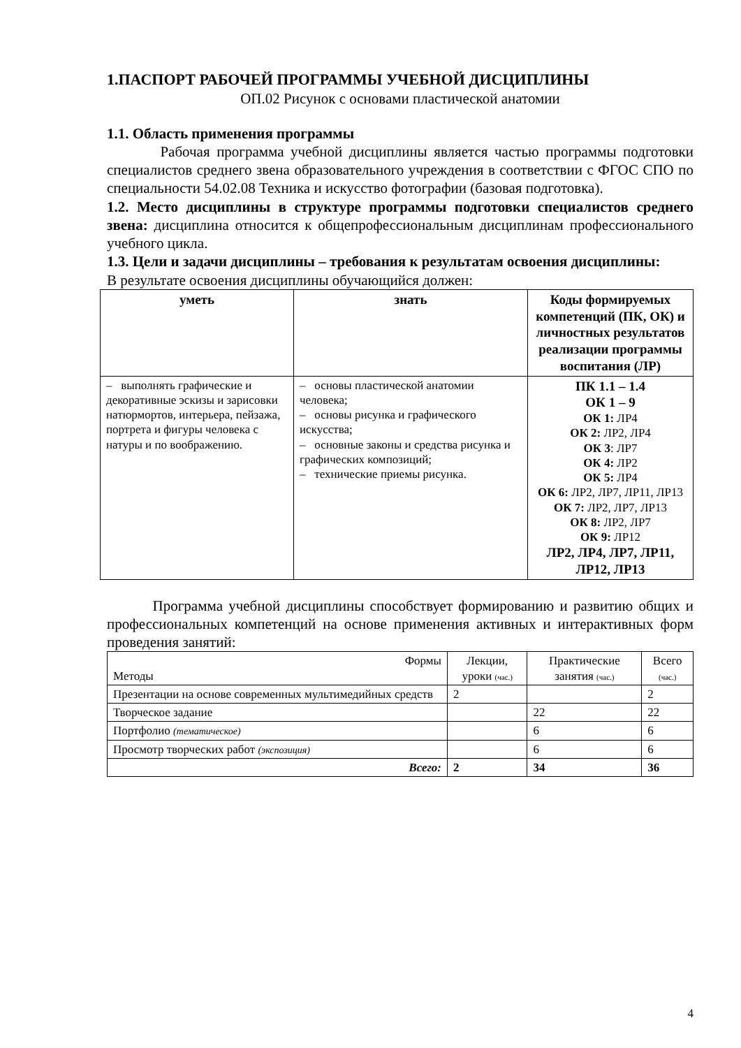1.ПАСПОРТ РАБОЧЕЙ ПРОГРАММЫ УЧЕБНОЙ ДИСЦИПЛИНЫ
ОП.02 Рисунок с основами пластической анатомии
1.1. Область применения программы
Рабочая программа учебной дисциплины является частью программы подготовки специалистов среднего звена образовательного учреждения в соответствии с ФГОС СПО по специальности 54.02.08 Техника и искусство фотографии (базовая подготовка).
1.2. Место дисциплины в структуре программы подготовки специалистов среднего звена: дисциплина относится к общепрофессиональным дисциплинам профессионального учебного цикла.
1.3. Цели и задачи дисциплины – требования к результатам освоения дисциплины:
В результате освоения дисциплины обучающийся должен:
| уметь | знать | Коды формируемых компетенций (ПК, ОК) и личностных результатов реализации программы воспитания (ЛР) |
| --- | --- | --- |
| – выполнять графические и декоративные эскизы и зарисовки натюрмортов, интерьера, пейзажа, портрета и фигуры человека с натуры и по воображению. | – основы пластической анатомии человека; – основы рисунка и графического искусства; – основные законы и средства рисунка и графических композиций; – технические приемы рисунка. | ПК 1.1 – 1.4 ОК 1 – 9 ОК 1: ЛР4 ОК 2: ЛР2, ЛР4 ОК 3 : ЛР7 ОК 4: ЛР2 ОК 5: ЛР4 ОК 6: ЛР2, ЛР7, ЛР11, ЛР13 ОК 7: ЛР2, ЛР7, ЛР13 ОК 8: ЛР2, ЛР7 ОК 9: ЛР12 ЛР2, ЛР4, ЛР7, ЛР11, ЛР12, ЛР13 |
Программа учебной дисциплины способствует формированию и развитию общих и профессиональных компетенций на основе применения активных и интерактивных форм проведения занятий:
| Формы Методы | Лекции, уроки (час.) | Практические занятия (час.) | Всего (час.) |
| --- | --- | --- | --- |
| Презентации на основе современных мультимедийных средств | 2 | | 2 |
| Творческое задание | | 22 | 22 |
| Портфолио (тематическое) | | 6 | 6 |
| Просмотр творческих работ (экспозиция) | | 6 | 6 |
| Всего: | 2 | 34 | 36 |
4